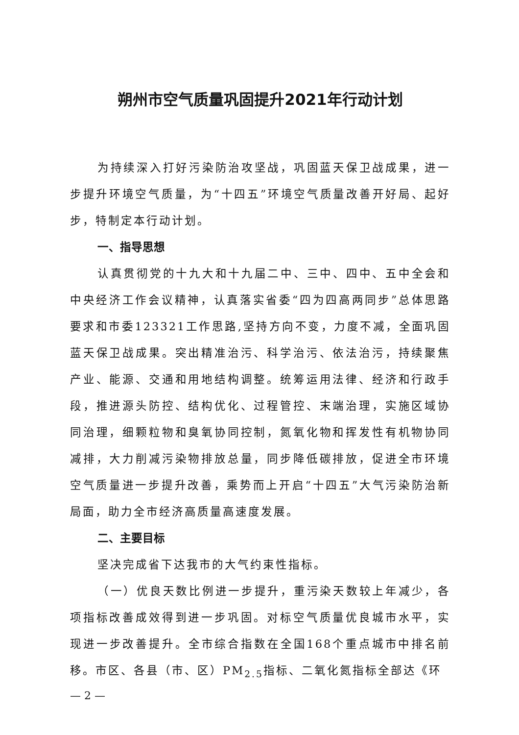朔州市空气质量巩固提升2021年行动计划
为持续深入打好污染防治攻坚战，巩固蓝天保卫战成果，进一步提升环境空气质量，为“十四五”环境空气质量改善开好局、起好步，特制定本行动计划。
一、指导思想
认真贯彻党的十九大和十九届二中、三中、四中、五中全会和中央经济工作会议精神，认真落实省委“四为四高两同步”总体思路要求和市委123321工作思路,坚持方向不变，力度不减，全面巩固蓝天保卫战成果。突出精准治污、科学治污、依法治污，持续聚焦产业、能源、交通和用地结构调整。统筹运用法律、经济和行政手段，推进源头防控、结构优化、过程管控、末端治理，实施区域协同治理，细颗粒物和臭氧协同控制，氮氧化物和挥发性有机物协同减排，大力削减污染物排放总量，同步降低碳排放，促进全市环境空气质量进一步提升改善，乘势而上开启“十四五”大气污染防治新局面，助力全市经济高质量高速度发展。
二、主要目标
坚决完成省下达我市的大气约束性指标。
（一）优良天数比例进一步提升，重污染天数较上年减少，各项指标改善成效得到进一步巩固。对标空气质量优良城市水平，实现进一步改善提升。全市综合指数在全国168个重点城市中排名前移。市区、各县（市、区）PM<sub>2.5</sub>指标、二氧化氮指标全部达《环
— 2 —